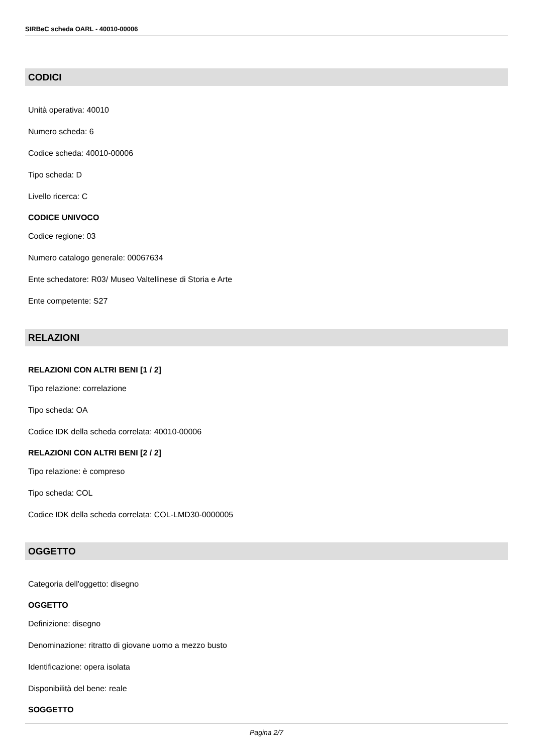SIRBeC scheda OARL - 40010-00006
CODICI
Unità operativa: 40010
Numero scheda: 6
Codice scheda: 40010-00006
Tipo scheda: D
Livello ricerca: C
CODICE UNIVOCO
Codice regione: 03
Numero catalogo generale: 00067634
Ente schedatore: R03/ Museo Valtellinese di Storia e Arte
Ente competente: S27
RELAZIONI
RELAZIONI CON ALTRI BENI [1 / 2]
Tipo relazione: correlazione
Tipo scheda: OA
Codice IDK della scheda correlata: 40010-00006
RELAZIONI CON ALTRI BENI [2 / 2]
Tipo relazione: è compreso
Tipo scheda: COL
Codice IDK della scheda correlata: COL-LMD30-0000005
OGGETTO
Categoria dell'oggetto: disegno
OGGETTO
Definizione: disegno
Denominazione: ritratto di giovane uomo a mezzo busto
Identificazione: opera isolata
Disponibilità del bene: reale
SOGGETTO
Pagina 2/7